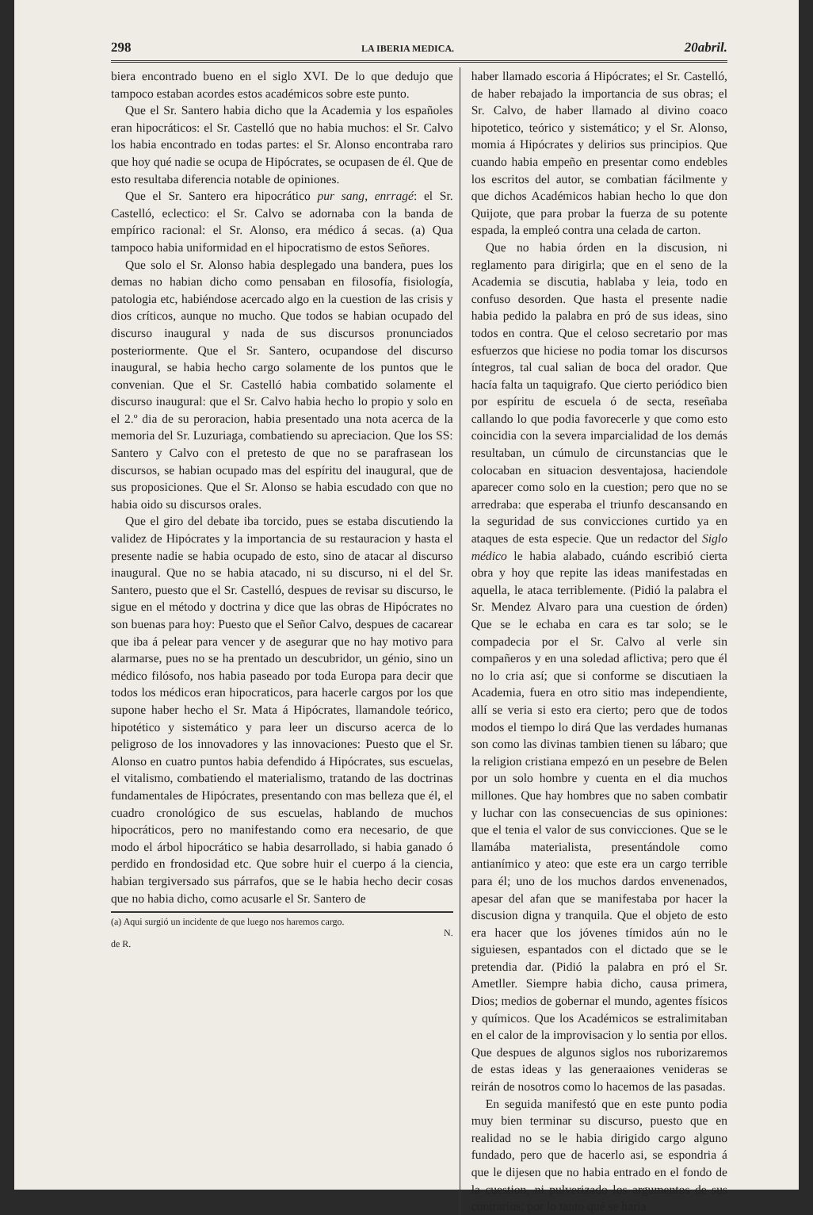298 LA IBERIA MEDICA. 20abril.
biera encontrado bueno en el siglo XVI. De lo que dedujo que tampoco estaban acordes estos académicos sobre este punto.
Que el Sr. Santero habia dicho que la Academia y los españoles eran hipocráticos: el Sr. Castelló que no habia muchos: el Sr. Calvo los habia encontrado en todas partes: el Sr. Alonso encontraba raro que hoy qué nadie se ocupa de Hipócrates, se ocupasen de él. Que de esto resultaba diferencia notable de opiniones.
Que el Sr. Santero era hipocrático pur sang, enrragé: el Sr. Castelló, eclectico: el Sr. Calvo se adornaba con la banda de empírico racional: el Sr. Alonso, era médico á secas. (a) Qua tampoco habia uniformidad en el hipocratismo de estos Señores.
Que solo el Sr. Alonso habia desplegado una bandera, pues los demas no habian dicho como pensaban en filosofía, fisiología, patologia etc, habiéndose acercado algo en la cuestion de las crisis y dios críticos, aunque no mucho. Que todos se habian ocupado del discurso inaugural y nada de sus discursos pronunciados posteriormente. Que el Sr. Santero, ocupandose del discurso inaugural, se habia hecho cargo solamente de los puntos que le convenian. Que el Sr. Castelló habia combatido solamente el discurso inaugural: que el Sr. Calvo habia hecho lo propio y solo en el 2.º dia de su peroracion, habia presentado una nota acerca de la memoria del Sr. Luzuriaga, combatiendo su apreciacion. Que los SS: Santero y Calvo con el pretesto de que no se parafrasean los discursos, se habian ocupado mas del espíritu del inaugural, que de sus proposiciones. Que el Sr. Alonso se habia escudado con que no habia oido su discursos orales.
Que el giro del debate iba torcido, pues se estaba discutiendo la validez de Hipócrates y la importancia de su restauracion y hasta el presente nadie se habia ocupado de esto, sino de atacar al discurso inaugural. Que no se habia atacado, ni su discurso, ni el del Sr. Santero, puesto que el Sr. Castelló, despues de revisar su discurso, le sigue en el método y doctrina y dice que las obras de Hipócrates no son buenas para hoy: Puesto que el Señor Calvo, despues de cacarear que iba á pelear para vencer y de asegurar que no hay motivo para alarmarse, pues no se ha prentado un descubridor, un génio, sino un médico filósofo, nos habia paseado por toda Europa para decir que todos los médicos eran hipocraticos, para hacerle cargos por los que supone haber hecho el Sr. Mata á Hipócrates, llamandole teórico, hipotético y sistemático y para leer un discurso acerca de lo peligroso de los innovadores y las innovaciones: Puesto que el Sr. Alonso en cuatro puntos habia defendido á Hipócrates, sus escuelas, el vitalismo, combatiendo el materialismo, tratando de las doctrinas fundamentales de Hipócrates, presentando con mas belleza que él, el cuadro cronológico de sus escuelas, hablando de muchos hipocráticos, pero no manifestando como era necesario, de que modo el árbol hipocrático se habia desarrollado, si habia ganado ó perdido en frondosidad etc. Que sobre huir el cuerpo á la ciencia, habian tergiversado sus párrafos, que se le habia hecho decir cosas que no habia dicho, como acusarle el Sr. Santero de
(a) Aqui surgió un incidente de que luego nos haremos cargo.
N. de R.
haber llamado escoria á Hipócrates; el Sr. Castelló, de haber rebajado la importancia de sus obras; el Sr. Calvo, de haber llamado al divino coaco hipotetico, teórico y sistemático; y el Sr. Alonso, momia á Hipócrates y delirios sus principios. Que cuando habia empeño en presentar como endebles los escritos del autor, se combatian fácilmente y que dichos Académicos habian hecho lo que don Quijote, que para probar la fuerza de su potente espada, la empleó contra una celada de carton.
Que no habia órden en la discusion, ni reglamento para dirigirla; que en el seno de la Academia se discutia, hablaba y leia, todo en confuso desorden. Que hasta el presente nadie habia pedido la palabra en pró de sus ideas, sino todos en contra. Que el celoso secretario por mas esfuerzos que hiciese no podia tomar los discursos íntegros, tal cual salian de boca del orador. Que hacía falta un taquigrafo. Que cierto periódico bien por espíritu de escuela ó de secta, reseñaba callando lo que podia favorecerle y que como esto coincidia con la severa imparcialidad de los demás resultaban, un cúmulo de circunstancias que le colocaban en situacion desventajosa, haciendole aparecer como solo en la cuestion; pero que no se arredraba: que esperaba el triunfo descansando en la seguridad de sus convicciones curtido ya en ataques de esta especie. Que un redactor del Siglo médico le habia alabado, cuándo escribió cierta obra y hoy que repite las ideas manifestadas en aquella, le ataca terriblemente. (Pidió la palabra el Sr. Mendez Alvaro para una cuestion de órden) Que se le echaba en cara es tar solo; se le compadecia por el Sr. Calvo al verle sin compañeros y en una soledad aflictiva; pero que él no lo cria así; que si conforme se discutiaen la Academia, fuera en otro sitio mas independiente, allí se veria si esto era cierto; pero que de todos modos el tiempo lo dirá Que las verdades humanas son como las divinas tambien tienen su lábaro; que la religion cristiana empezó en un pesebre de Belen por un solo hombre y cuenta en el dia muchos millones. Que hay hombres que no saben combatir y luchar con las consecuencias de sus opiniones: que el tenia el valor de sus convicciones. Que se le llamába materialista, presentándole como antianímico y ateo: que este era un cargo terrible para él; uno de los muchos dardos envenenados, apesar del afan que se manifestaba por hacer la discusion digna y tranquila. Que el objeto de esto era hacer que los jóvenes tímidos aún no le siguiesen, espantados con el dictado que se le pretendia dar. (Pidió la palabra en pró el Sr. Ametller. Siempre habia dicho, causa primera, Dios; medios de gobernar el mundo, agentes físicos y químicos. Que los Académicos se estralimitaban en el calor de la improvisacion y lo sentia por ellos. Que despues de algunos siglos nos ruborizaremos de estas ideas y las generaaiones venideras se reirán de nosotros como lo hacemos de las pasadas.
En seguida manifestó que en este punto podia muy bien terminar su discurso, puesto que en realidad no se le habia dirigido cargo alguno fundado, pero que de hacerlo asi, se espondria á que le dijesen que no habia entrado en el fondo de la cuestion, ni pulverizado los argumentos de sus contrarios; por lo tanto qué se haria